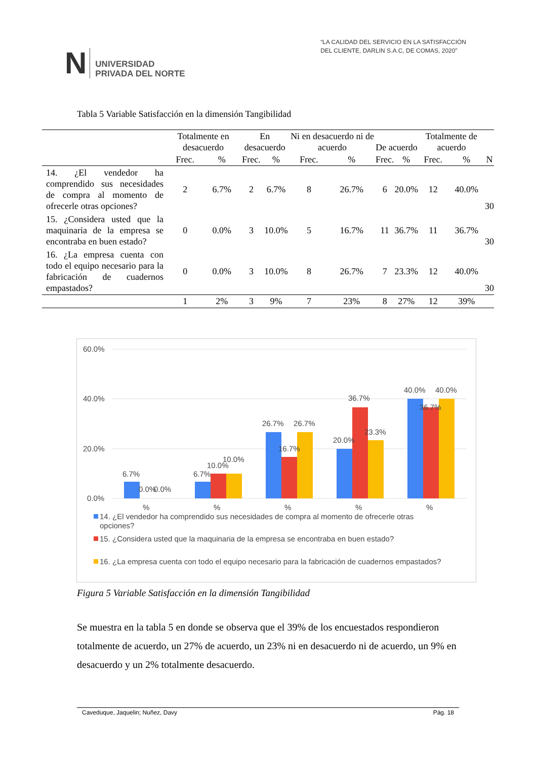N UNIVERSIDAD
PRIVADA DEL NORTE
“LA CALIDAD DEL SERVICIO EN LA SATISFACCIÓN
DEL CLIENTE, DARLIN S.A.C, DE COMAS, 2020”
Tabla 5 Variable Satisfacción en la dimensión Tangibilidad
| | Totalmente en desacuerdo | | En desacuerdo | | Ni en desacuerdo ni de acuerdo | | De acuerdo | | Totalmente de acuerdo | | N |
| --- | --- | --- | --- | --- | --- | --- | --- | --- | --- | --- | --- |
| | Frec. | % | Frec. | % | Frec. | % | Frec. | % | Frec. | % | |
| 14. ¿El vendedor ha comprendido sus necesidades de compra al momento de ofrecerle otras opciones? | 2 | 6.7% | 2 | 6.7% | 8 | 26.7% | 6 | 20.0% | 12 | 40.0% | 30 |
| 15. ¿Considera usted que la maquinaria de la empresa se encontraba en buen estado? | 0 | 0.0% | 3 | 10.0% | 5 | 16.7% | 11 | 36.7% | 11 | 36.7% | 30 |
| 16. ¿La empresa cuenta con todo el equipo necesario para la fabricación de cuadernos empastados? | 0 | 0.0% | 3 | 10.0% | 8 | 26.7% | 7 | 23.3% | 12 | 40.0% | 30 |
| | 1 | 2% | 3 | 9% | 7 | 23% | 8 | 27% | 12 | 39% | |
60.0%
40.0%
20.0%
0.0%
6.7%
0.0%
0.0%
6.7%
10.0%
10.0%
26.7%
16.7%
26.7%
20.0%
36.7%
23.3%
40.0%
36.7%
40.0%
%
%
%
%
%
14. ¿El vendedor ha comprendido sus necesidades de compra al momento de ofrecerle otras
opciones?
15. ¿Considera usted que la maquinaria de la empresa se encontraba en buen estado?
16. ¿La empresa cuenta con todo el equipo necesario para la fabricación de cuadernos empastados?
Figura 5 Variable Satisfacción en la dimensión Tangibilidad
Se muestra en la tabla 5 en donde se observa que el 39% de los encuestados respondieron totalmente de acuerdo, un 27% de acuerdo, un 23% ni en desacuerdo ni de acuerdo, un 9% en desacuerdo y un 2% totalmente desacuerdo.
Caveduque, Jaquelin; Nuñez, Davy Pág. 18